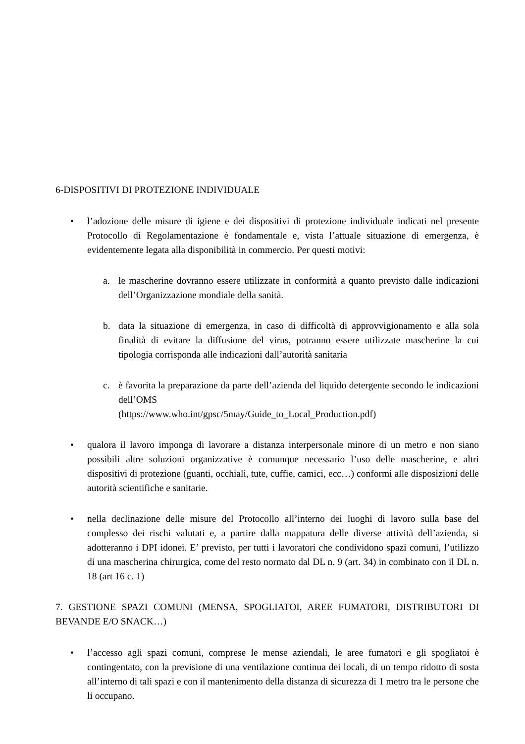6-DISPOSITIVI DI PROTEZIONE INDIVIDUALE
• l’adozione delle misure di igiene e dei dispositivi di protezione individuale indicati nel presente Protocollo di Regolamentazione è fondamentale e, vista l’attuale situazione di emergenza, è evidentemente legata alla disponibilità in commercio. Per questi motivi:
a. le mascherine dovranno essere utilizzate in conformità a quanto previsto dalle indicazioni dell’Organizzazione mondiale della sanità.
b. data la situazione di emergenza, in caso di difficoltà di approvvigionamento e alla sola finalità di evitare la diffusione del virus, potranno essere utilizzate mascherine la cui tipologia corrisponda alle indicazioni dall’autorità sanitaria
c. è favorita la preparazione da parte dell’azienda del liquido detergente secondo le indicazioni dell’OMS
(https://www.who.int/gpsc/5may/Guide_to_Local_Production.pdf)
• qualora il lavoro imponga di lavorare a distanza interpersonale minore di un metro e non siano possibili altre soluzioni organizzative è comunque necessario l’uso delle mascherine, e altri dispositivi di protezione (guanti, occhiali, tute, cuffie, camici, ecc…) conformi alle disposizioni delle autorità scientifiche e sanitarie.
• nella declinazione delle misure del Protocollo all’interno dei luoghi di lavoro sulla base del complesso dei rischi valutati e, a partire dalla mappatura delle diverse attività dell’azienda, si adotteranno i DPI idonei. E’ previsto, per tutti i lavoratori che condividono spazi comuni, l’utilizzo di una mascherina chirurgica, come del resto normato dal DL n. 9 (art. 34) in combinato con il DL n. 18 (art 16 c. 1)
7. GESTIONE SPAZI COMUNI (MENSA, SPOGLIATOI, AREE FUMATORI, DISTRIBUTORI DI BEVANDE E/O SNACK…)
• l’accesso agli spazi comuni, comprese le mense aziendali, le aree fumatori e gli spogliatoi è contingentato, con la previsione di una ventilazione continua dei locali, di un tempo ridotto di sosta all’interno di tali spazi e con il mantenimento della distanza di sicurezza di 1 metro tra le persone che li occupano.